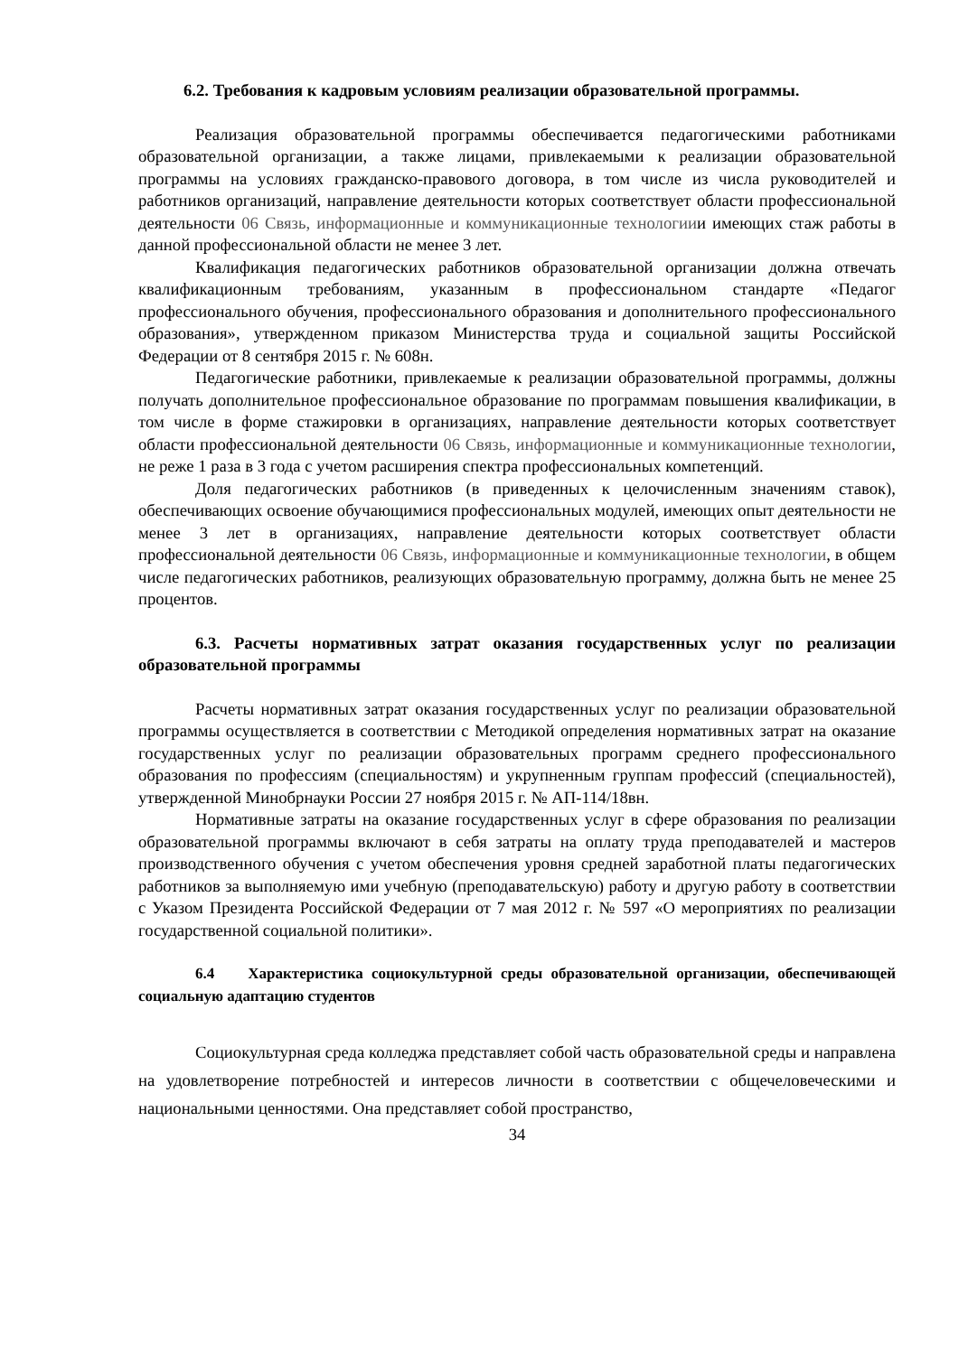6.2. Требования к кадровым условиям реализации образовательной программы.
Реализация образовательной программы обеспечивается педагогическими работниками образовательной организации, а также лицами, привлекаемыми к реализации образовательной программы на условиях гражданско-правового договора, в том числе из числа руководителей и работников организаций, направление деятельности которых соответствует области профессиональной деятельности 06 Связь, информационные и коммуникационные технологиии имеющих стаж работы в данной профессиональной области не менее 3 лет.
Квалификация педагогических работников образовательной организации должна отвечать квалификационным требованиям, указанным в профессиональном стандарте «Педагог профессионального обучения, профессионального образования и дополнительного профессионального образования», утвержденном приказом Министерства труда и социальной защиты Российской Федерации от 8 сентября 2015 г. № 608н.
Педагогические работники, привлекаемые к реализации образовательной программы, должны получать дополнительное профессиональное образование по программам повышения квалификации, в том числе в форме стажировки в организациях, направление деятельности которых соответствует области профессиональной деятельности 06 Связь, информационные и коммуникационные технологии, не реже 1 раза в 3 года с учетом расширения спектра профессиональных компетенций.
Доля педагогических работников (в приведенных к целочисленным значениям ставок), обеспечивающих освоение обучающимися профессиональных модулей, имеющих опыт деятельности не менее 3 лет в организациях, направление деятельности которых соответствует области профессиональной деятельности 06 Связь, информационные и коммуникационные технологии, в общем числе педагогических работников, реализующих образовательную программу, должна быть не менее 25 процентов.
6.3. Расчеты нормативных затрат оказания государственных услуг по реализации образовательной программы
Расчеты нормативных затрат оказания государственных услуг по реализации образовательной программы осуществляется в соответствии с Методикой определения нормативных затрат на оказание государственных услуг по реализации образовательных программ среднего профессионального образования по профессиям (специальностям) и укрупненным группам профессий (специальностей), утвержденной Минобрнауки России 27 ноября 2015 г. № АП-114/18вн.
Нормативные затраты на оказание государственных услуг в сфере образования по реализации образовательной программы включают в себя затраты на оплату труда преподавателей и мастеров производственного обучения с учетом обеспечения уровня средней заработной платы педагогических работников за выполняемую ими учебную (преподавательскую) работу и другую работу в соответствии с Указом Президента Российской Федерации от 7 мая 2012 г. № 597 «О мероприятиях по реализации государственной социальной политики».
6.4 Характеристика социокультурной среды образовательной организации, обеспечивающей социальную адаптацию студентов
Социокультурная среда колледжа представляет собой часть образовательной среды и направлена на удовлетворение потребностей и интересов личности в соответствии с общечеловеческими и национальными ценностями. Она представляет собой пространство,
34